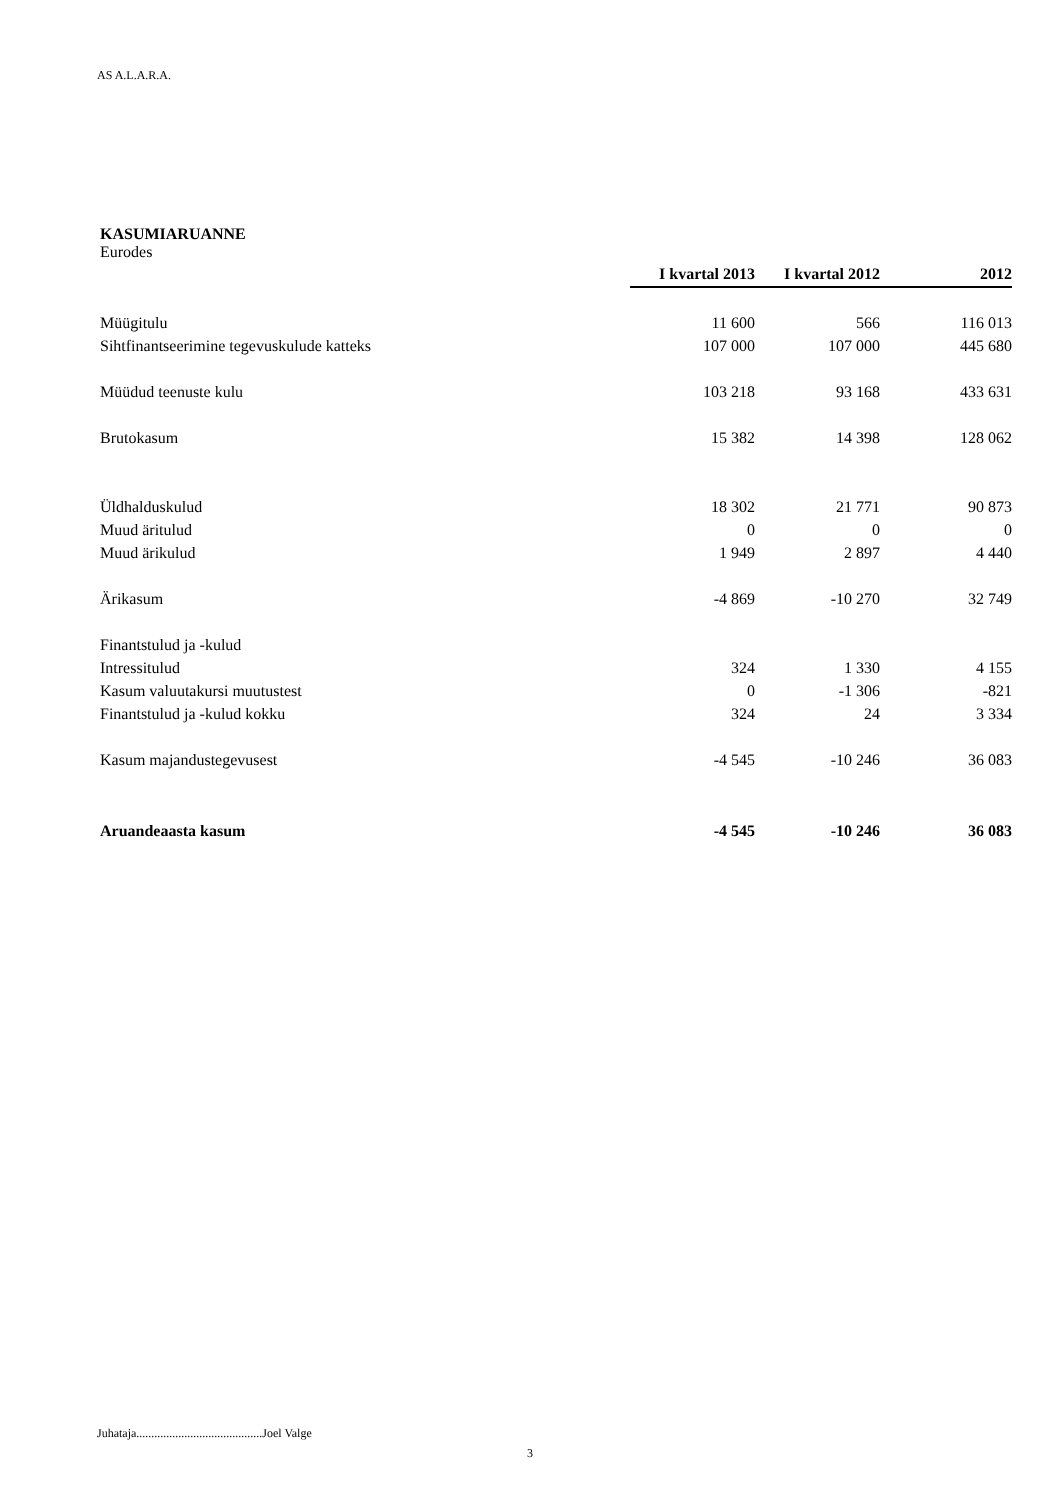AS A.L.A.R.A.
KASUMIARUANNE
Eurodes
| | I kvartal 2013 | I kvartal 2012 | 2012 |
| Müügitulu | 11 600 | 566 | 116 013 |
| Sihtfinantseerimine tegevuskulude katteks | 107 000 | 107 000 | 445 680 |
| Müüdud teenuste kulu | 103 218 | 93 168 | 433 631 |
| Brutokasum | 15 382 | 14 398 | 128 062 |
| Üldhalduskulud | 18 302 | 21 771 | 90 873 |
| Muud äritulud | 0 | 0 | 0 |
| Muud ärikulud | 1 949 | 2 897 | 4 440 |
| Ärikasum | -4 869 | -10 270 | 32 749 |
| Finantstulud ja -kulud | | | |
| Intressitulud | 324 | 1 330 | 4 155 |
| Kasum valuutakursi muutustest | 0 | -1 306 | -821 |
| Finantstulud ja -kulud kokku | 324 | 24 | 3 334 |
| Kasum majandustegevusest | -4 545 | -10 246 | 36 083 |
| Aruandeaasta kasum | -4 545 | -10 246 | 36 083 |
Juhataja..........................................Joel Valge
3